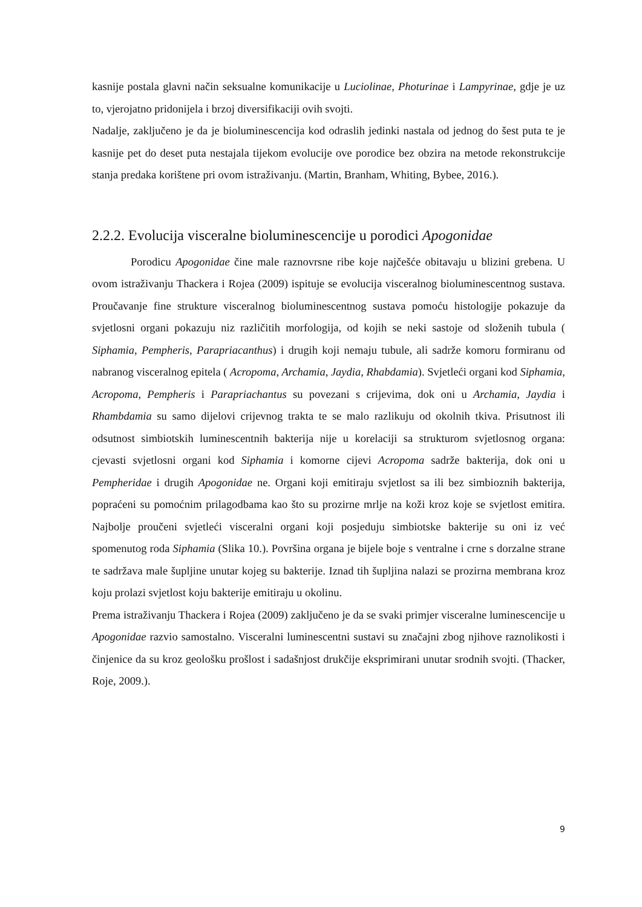kasnije postala glavni način seksualne komunikacije u Luciolinae, Photurinae i Lampyrinae, gdje je uz to, vjerojatno pridonijela i brzoj diversifikaciji ovih svojti.
Nadalje, zaključeno je da je bioluminescencija kod odraslih jedinki nastala od jednog do šest puta te je kasnije pet do deset puta nestajala tijekom evolucije ove porodice bez obzira na metode rekonstrukcije stanja predaka korištene pri ovom istraživanju. (Martin, Branham, Whiting, Bybee, 2016.).
2.2.2. Evolucija visceralne bioluminescencije u porodici Apogonidae
Porodicu Apogonidae čine male raznovrsne ribe koje najčešće obitavaju u blizini grebena. U ovom istraživanju Thackera i Rojea (2009) ispituje se evolucija visceralnog bioluminescentnog sustava. Proučavanje fine strukture visceralnog bioluminescentnog sustava pomoću histologije pokazuje da svjetlosni organi pokazuju niz različitih morfologija, od kojih se neki sastoje od složenih tubula ( Siphamia, Pempheris, Parapriacanthus) i drugih koji nemaju tubule, ali sadrže komoru formiranu od nabranog visceralnog epitela ( Acropoma, Archamia, Jaydia, Rhabdamia). Svjetleći organi kod Siphamia, Acropoma, Pempheris i Parapriachantus su povezani s crijevima, dok oni u Archamia, Jaydia i Rhambdamia su samo dijelovi crijevnog trakta te se malo razlikuju od okolnih tkiva. Prisutnost ili odsutnost simbiotskih luminescentnih bakterija nije u korelaciji sa strukturom svjetlosnog organa: cjevasti svjetlosni organi kod Siphamia i komorne cijevi Acropoma sadrže bakterija, dok oni u Pempheridae i drugih Apogonidae ne. Organi koji emitiraju svjetlost sa ili bez simbioznih bakterija, popraćeni su pomoćnim prilagodbama kao što su prozirne mrlje na koži kroz koje se svjetlost emitira. Najbolje proučeni svjetleći visceralni organi koji posjeduju simbiotske bakterije su oni iz već spomenutog roda Siphamia (Slika 10.). Površina organa je bijele boje s ventralne i crne s dorzalne strane te sadržava male šupljine unutar kojeg su bakterije. Iznad tih šupljina nalazi se prozirna membrana kroz koju prolazi svjetlost koju bakterije emitiraju u okolinu.
Prema istraživanju Thackera i Rojea (2009) zaključeno je da se svaki primjer visceralne luminescencije u Apogonidae razvio samostalno. Visceralni luminescentni sustavi su značajni zbog njihove raznolikosti i činjenice da su kroz geološku prošlost i sadašnjost drukčije eksprimirani unutar srodnih svojti. (Thacker, Roje, 2009.).
9